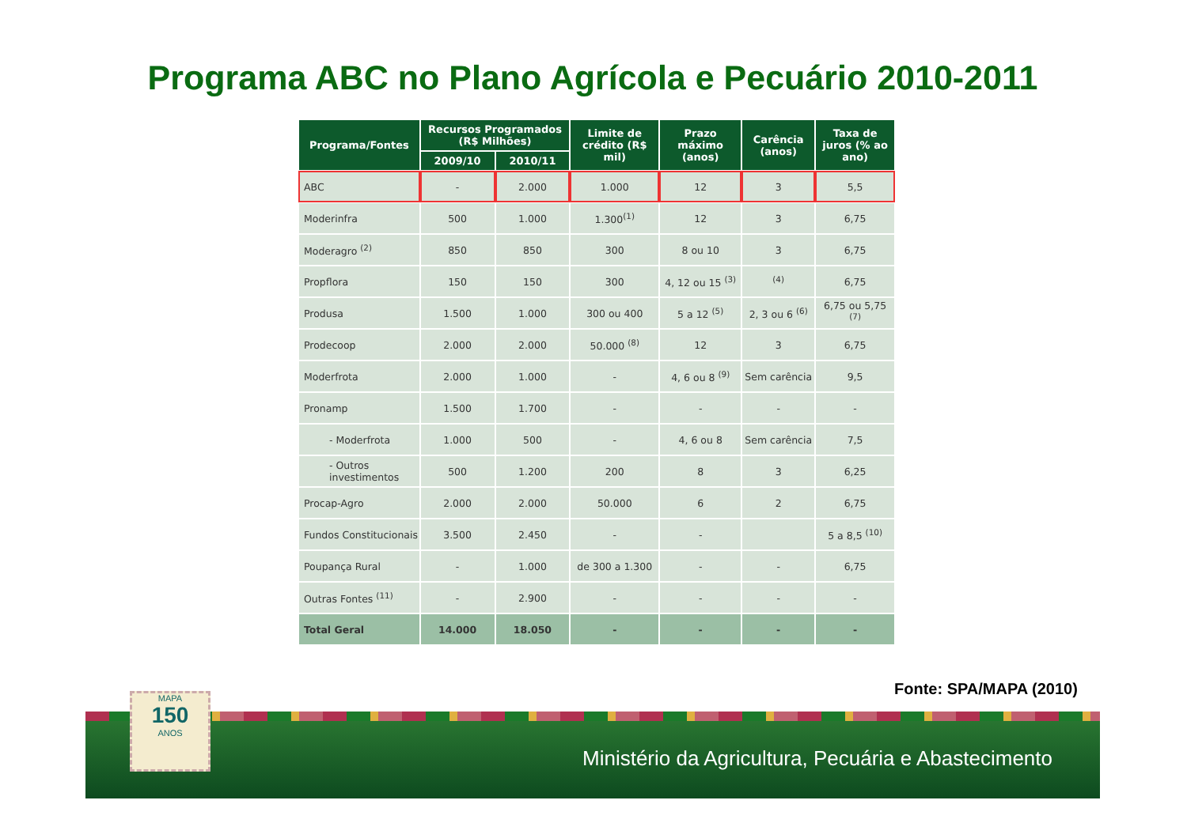Programa ABC no Plano Agrícola e Pecuário 2010-2011
| Programa/Fontes | Recursos Programados (R$ Milhões) | | Limite de crédito (R$ mil) | Prazo máximo (anos) | Carência (anos) | Taxa de juros (% ao ano) |
| --- | --- | --- | --- | --- | --- | --- |
| | 2009/10 | 2010/11 | | | | |
| ABC | - | 2.000 | 1.000 | 12 | 3 | 5,5 |
| Moderinfra | 500 | 1.000 | 1.300<sup>(1)</sup> | 12 | 3 | 6,75 |
| Moderagro <sup>(2)</sup> | 850 | 850 | 300 | 8 ou 10 | 3 | 6,75 |
| Propflora | 150 | 150 | 300 | 4, 12 ou 15 <sup>(3)</sup> | <sup>(4)</sup> | 6,75 |
| Produsa | 1.500 | 1.000 | 300 ou 400 | 5 a 12 <sup>(5)</sup> | 2, 3 ou 6 <sup>(6)</sup> | 6,75 ou 5,75 <sup>(7)</sup> |
| Prodecoop | 2.000 | 2.000 | 50.000 <sup>(8)</sup> | 12 | 3 | 6,75 |
| Moderfrota | 2.000 | 1.000 | - | 4, 6 ou 8 <sup>(9)</sup> | Sem carência | 9,5 |
| Pronamp | 1.500 | 1.700 | - | - | - | - |
| - Moderfrota | 1.000 | 500 | - | 4, 6 ou 8 | Sem carência | 7,5 |
| - Outros investimentos | 500 | 1.200 | 200 | 8 | 3 | 6,25 |
| Procap-Agro | 2.000 | 2.000 | 50.000 | 6 | 2 | 6,75 |
| Fundos Constitucionais | 3.500 | 2.450 | - | - | | 5 a 8,5 <sup>(10)</sup> |
| Poupança Rural | - | 1.000 | de 300 a 1.300 | - | - | 6,75 |
| Outras Fontes <sup>(11)</sup> | - | 2.900 | - | - | - | - |
| Total Geral | 14.000 | 18.050 | - | - | - | - |
Fonte: SPA/MAPA (2010)
MAPA
150
ANOS
Ministério da Agricultura, Pecuária e Abastecimento